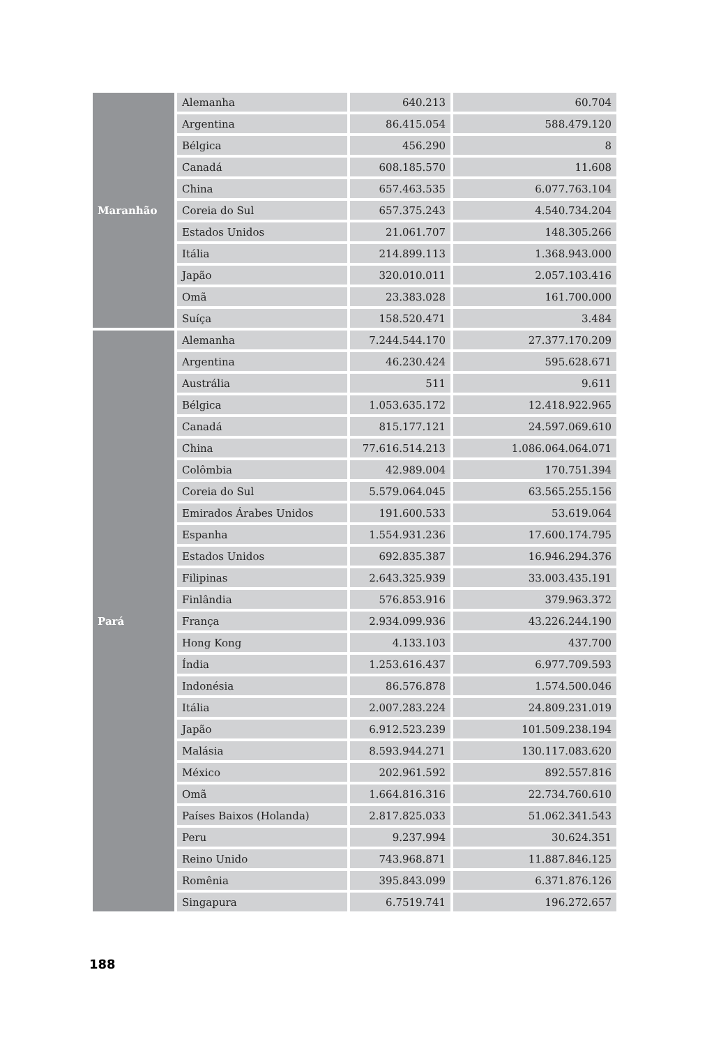| Maranhão | Alemanha | 640.213 | 60.704 |
| | Argentina | 86.415.054 | 588.479.120 |
| | Bélgica | 456.290 | 8 |
| | Canadá | 608.185.570 | 11.608 |
| | China | 657.463.535 | 6.077.763.104 |
| | Coreia do Sul | 657.375.243 | 4.540.734.204 |
| | Estados Unidos | 21.061.707 | 148.305.266 |
| | Itália | 214.899.113 | 1.368.943.000 |
| | Japão | 320.010.011 | 2.057.103.416 |
| | Omã | 23.383.028 | 161.700.000 |
| | Suíça | 158.520.471 | 3.484 |
| Pará | Alemanha | 7.244.544.170 | 27.377.170.209 |
| | Argentina | 46.230.424 | 595.628.671 |
| | Austrália | 511 | 9.611 |
| | Bélgica | 1.053.635.172 | 12.418.922.965 |
| | Canadá | 815.177.121 | 24.597.069.610 |
| | China | 77.616.514.213 | 1.086.064.064.071 |
| | Colômbia | 42.989.004 | 170.751.394 |
| | Coreia do Sul | 5.579.064.045 | 63.565.255.156 |
| | Emirados Árabes Unidos | 191.600.533 | 53.619.064 |
| | Espanha | 1.554.931.236 | 17.600.174.795 |
| | Estados Unidos | 692.835.387 | 16.946.294.376 |
| | Filipinas | 2.643.325.939 | 33.003.435.191 |
| | Finlândia | 576.853.916 | 379.963.372 |
| | França | 2.934.099.936 | 43.226.244.190 |
| | Hong Kong | 4.133.103 | 437.700 |
| | Índia | 1.253.616.437 | 6.977.709.593 |
| | Indonésia | 86.576.878 | 1.574.500.046 |
| | Itália | 2.007.283.224 | 24.809.231.019 |
| | Japão | 6.912.523.239 | 101.509.238.194 |
| | Malásia | 8.593.944.271 | 130.117.083.620 |
| | México | 202.961.592 | 892.557.816 |
| | Omã | 1.664.816.316 | 22.734.760.610 |
| | Países Baixos (Holanda) | 2.817.825.033 | 51.062.341.543 |
| | Peru | 9.237.994 | 30.624.351 |
| | Reino Unido | 743.968.871 | 11.887.846.125 |
| | Romênia | 395.843.099 | 6.371.876.126 |
| | Singapura | 6.7519.741 | 196.272.657 |
188